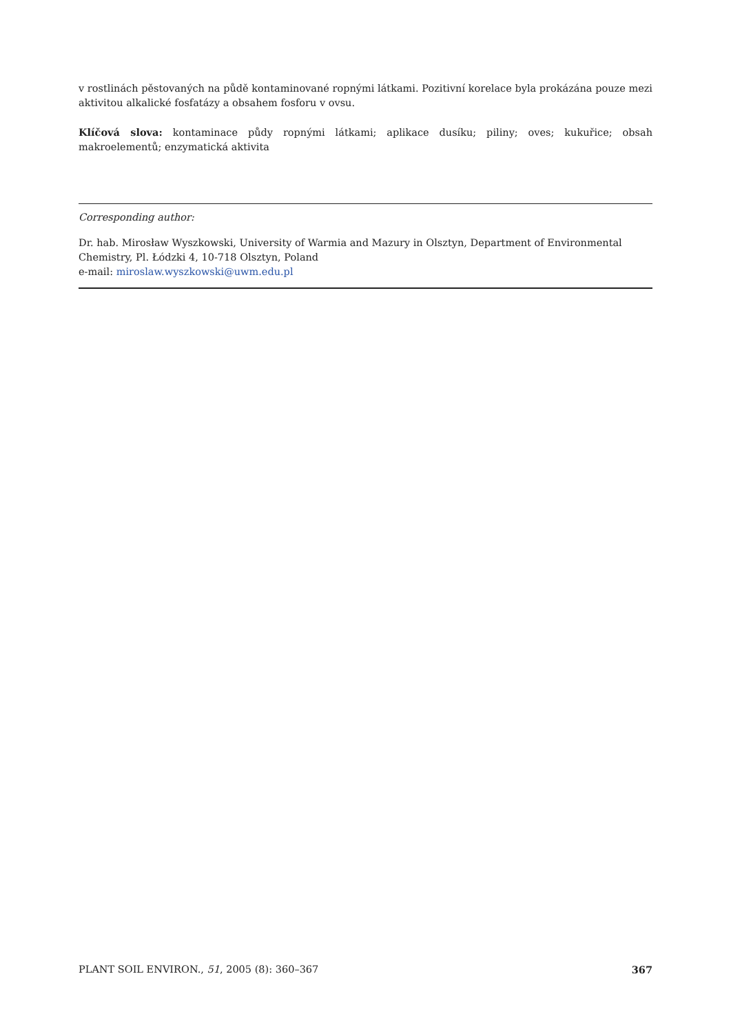v rostlinách pěstovaných na půdě kontaminované ropnými látkami. Pozitivní korelace byla prokázána pouze mezi aktivitou alkalické fosfatázy a obsahem fosforu v ovsu.
Klíčová slova: kontaminace půdy ropnými látkami; aplikace dusíku; piliny; oves; kukuřice; obsah makroelementů; enzymatická aktivita
Corresponding author:
Dr. hab. Mirosław Wyszkowski, University of Warmia and Mazury in Olsztyn, Department of Environmental Chemistry, Pl. Łódzki 4, 10-718 Olsztyn, Poland
e-mail: miroslaw.wyszkowski@uwm.edu.pl
PLANT SOIL ENVIRON., 51, 2005 (8): 360–367 367